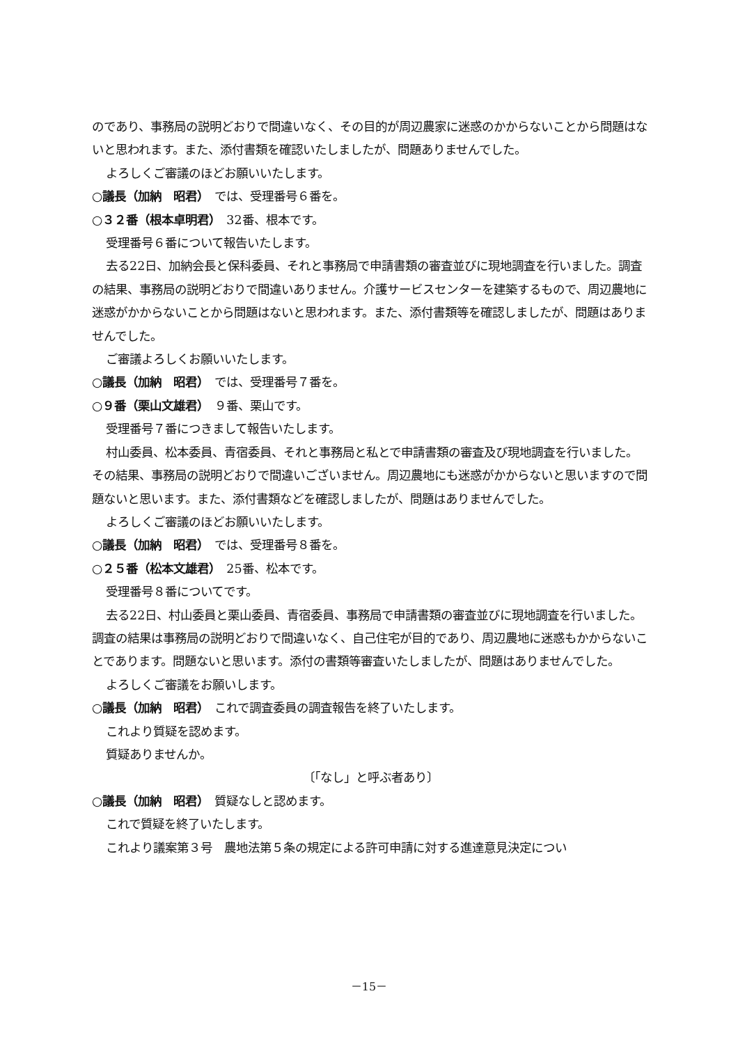のであり、事務局の説明どおりで間違いなく、その目的が周辺農家に迷惑のかからないことから問題はないと思われます。また、添付書類を確認いたしましたが、問題ありませんでした。
よろしくご審議のほどお願いいたします。
○議長（加納　昭君）　では、受理番号６番を。
○３２番（根本卓明君）　32番、根本です。
受理番号６番について報告いたします。
去る22日、加納会長と保科委員、それと事務局で申請書類の審査並びに現地調査を行いました。調査の結果、事務局の説明どおりで間違いありません。介護サービスセンターを建築するもので、周辺農地に迷惑がかからないことから問題はないと思われます。また、添付書類等を確認しましたが、問題はありませんでした。
ご審議よろしくお願いいたします。
○議長（加納　昭君）　では、受理番号７番を。
○９番（栗山文雄君）　９番、栗山です。
受理番号７番につきまして報告いたします。
村山委員、松本委員、青宿委員、それと事務局と私とで申請書類の審査及び現地調査を行いました。その結果、事務局の説明どおりで間違いございません。周辺農地にも迷惑がかからないと思いますので問題ないと思います。また、添付書類などを確認しましたが、問題はありませんでした。
よろしくご審議のほどお願いいたします。
○議長（加納　昭君）　では、受理番号８番を。
○２５番（松本文雄君）　25番、松本です。
受理番号８番についてです。
去る22日、村山委員と栗山委員、青宿委員、事務局で申請書類の審査並びに現地調査を行いました。調査の結果は事務局の説明どおりで間違いなく、自己住宅が目的であり、周辺農地に迷惑もかからないことであります。問題ないと思います。添付の書類等審査いたしましたが、問題はありませんでした。
よろしくご審議をお願いします。
○議長（加納　昭君）　これで調査委員の調査報告を終了いたします。
これより質疑を認めます。
質疑ありませんか。
〔「なし」と呼ぶ者あり〕
○議長（加納　昭君）　質疑なしと認めます。
これで質疑を終了いたします。
これより議案第３号　農地法第５条の規定による許可申請に対する進達意見決定につい
－15－